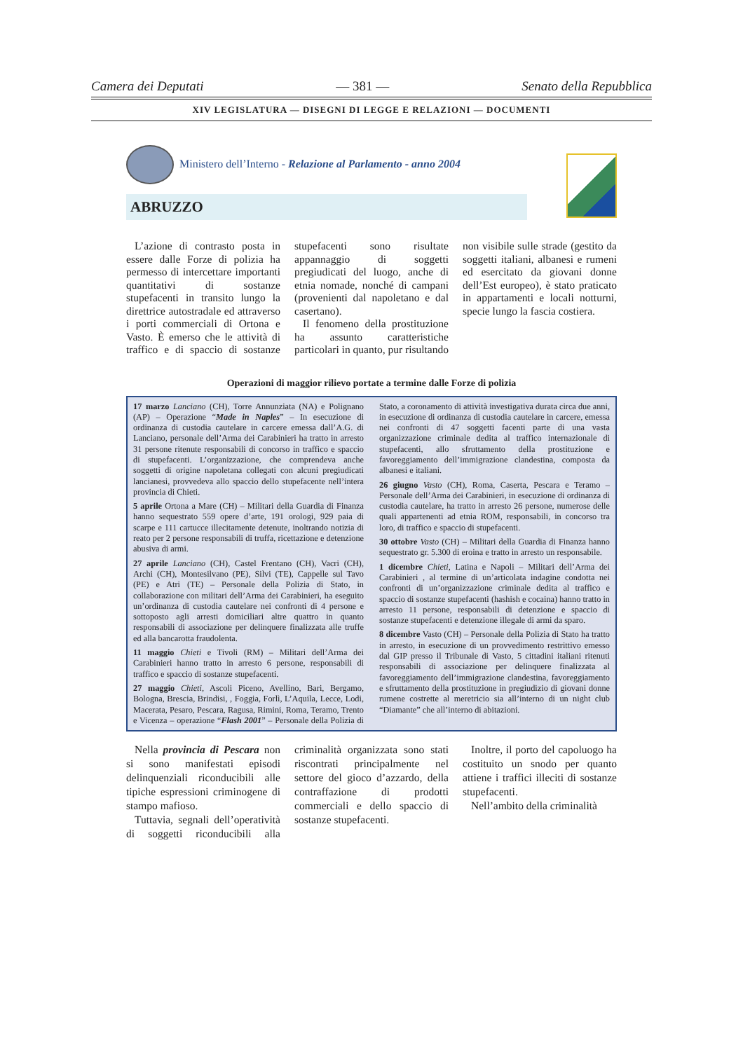Camera dei Deputati — 381 — Senato della Repubblica
XIV LEGISLATURA — DISEGNI DI LEGGE E RELAZIONI — DOCUMENTI
Ministero dell’Interno - Relazione al Parlamento - anno 2004
ABRUZZO
L’azione di contrasto posta in essere dalle Forze di polizia ha permesso di intercettare importanti quantitativi di sostanze stupefacenti in transito lungo la direttrice autostradale ed attraverso i porti commerciali di Ortona e Vasto. È emerso che le attività di traffico e di spaccio di sostanze stupefacenti sono risultate appannaggio di soggetti pregiudicati del luogo, anche di etnia nomade, nonché di campani (provenienti dal napoletano e dal casertano).
Il fenomeno della prostituzione ha assunto caratteristiche particolari in quanto, pur risultando non visibile sulle strade (gestito da soggetti italiani, albanesi e rumeni ed esercitato da giovani donne dell’Est europeo), è stato praticato in appartamenti e locali notturni, specie lungo la fascia costiera.
Operazioni di maggior rilievo portate a termine dalle Forze di polizia
17 marzo Lanciano (CH), Torre Annunziata (NA) e Polignano (AP) – Operazione “Made in Naples” – In esecuzione di ordinanza di custodia cautelare in carcere emessa dall’A.G. di Lanciano, personale dell’Arma dei Carabinieri ha tratto in arresto 31 persone ritenute responsabili di concorso in traffico e spaccio di stupefacenti. L’organizzazione, che comprendeva anche soggetti di origine napoletana collegati con alcuni pregiudicati lancianesi, provvedeva allo spaccio dello stupefacente nell’intera provincia di Chieti.
5 aprile Ortona a Mare (CH) – Militari della Guardia di Finanza hanno sequestrato 559 opere d’arte, 191 orologi, 929 paia di scarpe e 111 cartucce illecitamente detenute, inoltrando notizia di reato per 2 persone responsabili di truffa, ricettazione e detenzione abusiva di armi.
27 aprile Lanciano (CH), Castel Frentano (CH), Vacri (CH), Archi (CH), Montesilvano (PE), Silvi (TE), Cappelle sul Tavo (PE) e Atri (TE) – Personale della Polizia di Stato, in collaborazione con militari dell’Arma dei Carabinieri, ha eseguito un’ordinanza di custodia cautelare nei confronti di 4 persone e sottoposto agli arresti domiciliari altre quattro in quanto responsabili di associazione per delinquere finalizzata alle truffe ed alla bancarotta fraudolenta.
11 maggio Chieti e Tivoli (RM) – Militari dell’Arma dei Carabinieri hanno tratto in arresto 6 persone, responsabili di traffico e spaccio di sostanze stupefacenti.
27 maggio Chieti, Ascoli Piceno, Avellino, Bari, Bergamo, Bologna, Brescia, Brindisi, , Foggia, Forlì, L’Aquila, Lecce, Lodi, Macerata, Pesaro, Pescara, Ragusa, Rimini, Roma, Teramo, Trento e Vicenza – operazione “Flash 2001” – Personale della Polizia di Stato, a coronamento di attività investigativa durata circa due anni, in esecuzione di ordinanza di custodia cautelare in carcere, emessa nei confronti di 47 soggetti facenti parte di una vasta organizzazione criminale dedita al traffico internazionale di stupefacenti, allo sfruttamento della prostituzione e favoreggiamento dell’immigrazione clandestina, composta da albanesi e italiani.
26 giugno Vasto (CH), Roma, Caserta, Pescara e Teramo – Personale dell’Arma dei Carabinieri, in esecuzione di ordinanza di custodia cautelare, ha tratto in arresto 26 persone, numerose delle quali appartenenti ad etnia ROM, responsabili, in concorso tra loro, di traffico e spaccio di stupefacenti.
30 ottobre Vasto (CH) – Militari della Guardia di Finanza hanno sequestrato gr. 5.300 di eroina e tratto in arresto un responsabile.
1 dicembre Chieti, Latina e Napoli – Militari dell’Arma dei Carabinieri , al termine di un’articolata indagine condotta nei confronti di un’organizzazione criminale dedita al traffico e spaccio di sostanze stupefacenti (hashish e cocaina) hanno tratto in arresto 11 persone, responsabili di detenzione e spaccio di sostanze stupefacenti e detenzione illegale di armi da sparo.
8 dicembre Vasto (CH) – Personale della Polizia di Stato ha tratto in arresto, in esecuzione di un provvedimento restrittivo emesso dal GIP presso il Tribunale di Vasto, 5 cittadini italiani ritenuti responsabili di associazione per delinquere finalizzata al favoreggiamento dell’immigrazione clandestina, favoreggiamento e sfruttamento della prostituzione in pregiudizio di giovani donne rumene costrette al meretricio sia all’interno di un night club “Diamante” che all’interno di abitazioni.
Nella provincia di Pescara non si sono manifestati episodi delinquenziali riconducibili alle tipiche espressioni criminogene di stampo mafioso.
Tuttavia, segnali dell’operatività di soggetti riconducibili alla criminalità organizzata sono stati riscontrati principalmente nel settore del gioco d’azzardo, della contraffazione di prodotti commerciali e dello spaccio di sostanze stupefacenti.
Inoltre, il porto del capoluogo ha costituito un snodo per quanto attiene i traffici illeciti di sostanze stupefacenti.
Nell’ambito della criminalità